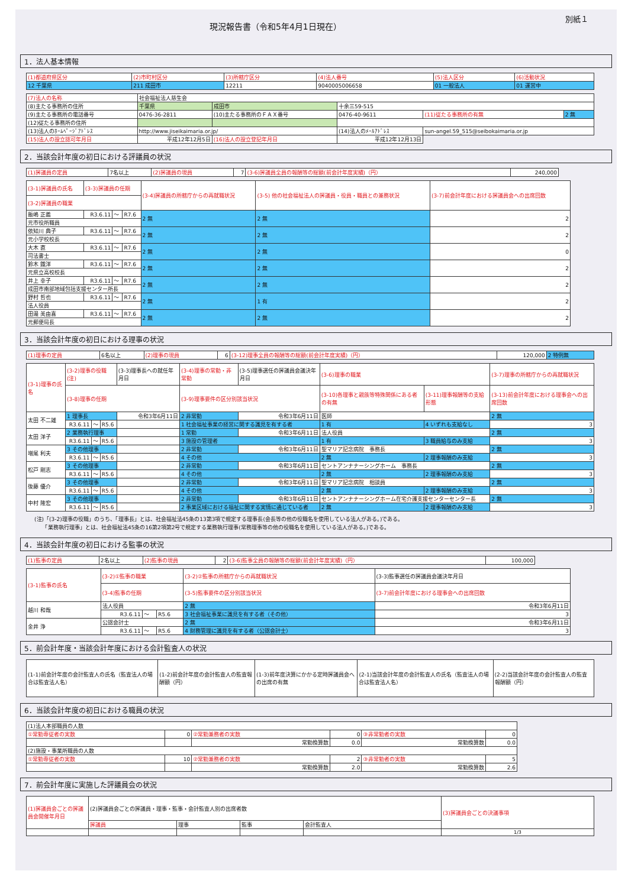現況報告書（令和5年4月1日現在）
別紙１
1．法人基本情報
| (1)都道府県区分 | (2)市町村区分 | (3)所轄庁区分 | (4)法人番号 | (5)法人区分 | (6)活動状況 |
| 12 千葉県 | 211 成田市 | 12211 | 9040005006658 | 01 一般法人 | 01 運営中 |
| (7)法人の名称 | 社会福祉法人慈生会 | | | | |
| (8)主たる事務所の住所 | 千葉県 | 成田市 | 十余三59-515 | | |
| (9)主たる事務所の電話番号 | 0476-36-2811 | (10)主たる事務所のＦＡＸ番号 | 0476-40-9611 | (11)従たる事務所の有無 | 2 無 |
| (12)従たる事務所の住所 | | | | | |
| (13)法人のﾎｰﾑﾍﾟｰｼﾞｱﾄﾞﾚｽ | http://www.jiseikaimaria.or.jp/ | | (14)法人のﾒｰﾙｱﾄﾞﾚｽ | sun-angel.59_515@seibokaimaria.or.jp | |
| (15)法人の設立認可年月日 | 平成12年12月5日 | (16)法人の設立登記年月日 | 平成12年12月13日 | | |
2．当該会計年度の初日における評議員の状況
| (1)評議員の定員 | 7名以上 | (2)評議員の現員 | 7 | (3-6)評議員全員の報酬等の総額(前会計年度実績)（円） | 240,000 |
| (3-1)評議員の氏名 | (3-3)評議員の任期 | | | (3-4)評議員の所轄庁からの再就職状況 | (3-5) 他の社会福祉法人の評議員・役員・職員との兼務状況 | (3-7)前会計年度における評議員会への出席回数 |
| (3-2)評議員の職業 | | | | | | |
| 飯嶋 正義 | R3.6.11 | ～ | R7.6 | 2 無 | 2 無 | 2 |
| 元市役所職員 | | | | | | |
| 依知川 典子 | R3.6.11 | ～ | R7.6 | 2 無 | 2 無 | 2 |
| 元小学校校長 | | | | | | |
| 大木 直 | R3.6.11 | ～ | R7.6 | 2 無 | 2 無 | 0 |
| 司法書士 | | | | | | |
| 鈴木 鐡洋 | R3.6.11 | ～ | R7.6 | 2 無 | 2 無 | 2 |
| 元県立高校校長 | | | | | | |
| 井上 幸子 | R3.6.11 | ～ | R7.6 | 2 無 | 2 無 | 2 |
| 成田市南部地域包括支援センター所長 | | | | | | |
| 野村 哲也 | R3.6.11 | ～ | R7.6 | 2 無 | 1 有 | 2 |
| 法人役員 | | | | | | |
| 田邉 美由喜 | R3.6.11 | ～ | R7.6 | 2 無 | 2 無 | 2 |
| 元郵便局長 | | | | | | |
3．当該会計年度の初日における理事の状況
| (1)理事の定員 | 6名以上 | (2)理事の現員 | 6 | (3-12)理事全員の報酬等の総額(前会計年度実績)（円） | 120,000 | 2 特例無 |
| (3-1)理事の氏名 | (3-2)理事の役職(注) | | | (3-3)理事長への就任年月日 | (3-4)理事の常勤・非常勤 | (3-5)理事選任の評議員会議決年月日 | (3-6)理事の職業 | | | (3-7)理事の所轄庁からの再就職状況 |
| | (3-8)理事の任期 | | | | (3-9)理事要件の区分別該当状況 | | | (3-10)各理事と親族等特殊関係にある者の有無 | (3-11)理事報酬等の支給形態 | (3-13)前会計年度における理事会への出席回数 |
| 太田 不二雄 | 1 理事長 | | | 令和3年6月11日 | 2 非常勤 | 令和3年6月11日 | 医師 | | | 2 無 |
| | R3.6.11 | ～ | R5.6 | | 1 社会福祉事業の経営に関する識見を有する者 | | | 1 有 | 4 いずれも支給なし | 3 |
| 太田 洋子 | 2 業務執行理事 | | | | 1 常勤 | 令和3年6月11日 | 法人役員 | | | 2 無 |
| | R3.6.11 | ～ | R5.6 | | 3 施設の管理者 | | | 1 有 | 3 職員給与のみ支給 | 3 |
| 増尾 利夫 | 3 その他理事 | | | | 2 非常勤 | 令和3年6月11日 | 聖マリア記念病院 事務長 | | | 2 無 |
| | R3.6.11 | ～ | R5.6 | | 4 その他 | | | 2 無 | 2 理事報酬のみ支給 | 3 |
| 松戸 剛志 | 3 その他理事 | | | | 2 非常勤 | 令和3年6月11日 | セントアンナナーシングホーム 事務長 | | | 2 無 |
| | R3.6.11 | ～ | R5.6 | | 4 その他 | | | 2 無 | 2 理事報酬のみ支給 | 3 |
| 後藤 優介 | 3 その他理事 | | | | 2 非常勤 | 令和3年6月11日 | 聖マリア記念病院 相談員 | | | 2 無 |
| | R3.6.11 | ～ | R5.6 | | 4 その他 | | | 2 無 | 2 理事報酬のみ支給 | 3 |
| 中村 隆宏 | 3 その他理事 | | | | 2 非常勤 | 令和3年6月11日 | セントアンナナーシングホーム在宅介護支援センターセンター長 | | | 2 無 |
| | R3.6.11 | ～ | R5.6 | | 2 事業区域における福祉に関する実情に通じている者 | | | 2 無 | 2 理事報酬のみ支給 | 3 |
(注)「(3-2)理事の役職」のうち、「理事長」とは、社会福祉法45条の13第3項で規定する理事長(会長等の他の役職名を使用している法人がある。)である。
　　「業務執行理事」とは、社会福祉法45条の16第2項第2号で規定する業務執行理事(常務理事等の他の役職名を使用している法人がある。)である。
4．当該会計年度の初日における監事の状況
| (1)監事の定員 | 2名以上 | (2)監事の現員 | 2 | (3-6)監事全員の報酬等の総額(前会計年度実績)（円） | 100,000 |
| (3-1)監事の氏名 | (3-2)①監事の職業 | | | (3-2)②監事の所轄庁からの再就職状況 | (3-3)監事選任の評議員会議決年月日 |
| | (3-4)監事の任期 | | | (3-5)監事要件の区分別該当状況 | (3-7)前会計年度における理事会への出席回数 |
| 越川 和哉 | 法人役員 | | | 2 無 | 令和3年6月11日 |
| | R3.6.11 | ～ | R5.6 | 3 社会福祉事業に識見を有する者（その他） | 3 |
| 金井 浄 | 公認会計士 | | | 2 無 | 令和3年6月11日 |
| | R3.6.11 | ～ | R5.6 | 4 財務管理に識見を有する者（公認会計士） | 3 |
5．前会計年度・当該会計年度における会計監査人の状況
| (1-1)前会計年度の会計監査人の氏名（監査法人の場合は監査法人名） | (1-2)前会計年度の会計監査人の監査報酬額（円） | (1-3)前年度決算にかかる定時評議員会への出席の有無 | (2-1)当該会計年度の会計監査人の氏名（監査法人の場合は監査法人名） | (2-2)当該会計年度の会計監査人の監査報酬額（円） |
6．当該会計年度の初日における職員の状況
| (1)法人本部職員の人数 | | | | | |
| ①常勤専従者の実数 | 0 | ②常勤兼務者の実数 | 0 | ③非常勤者の実数 | 0 |
| | | 常勤換算数 | 0.0 | 常勤換算数 | 0.0 |
| (2)施設・事業所職員の人数 | | | | | |
| ①常勤専従者の実数 | 10 | ②常勤兼務者の実数 | 2 | ③非常勤者の実数 | 5 |
| | | 常勤換算数 | 2.0 | 常勤換算数 | 2.6 |
7．前会計年度に実施した評議員会の状況
| (1)評議員会ごとの評議員会開催年月日 | (2)評議員会ごとの評議員・理事・監事・会計監査人別の出席者数 | | | | (3)評議員会ごとの決議事項 |
| | 評議員 | 理事 | 監事 | 会計監査人 | |
| | | | | | 1/3 |